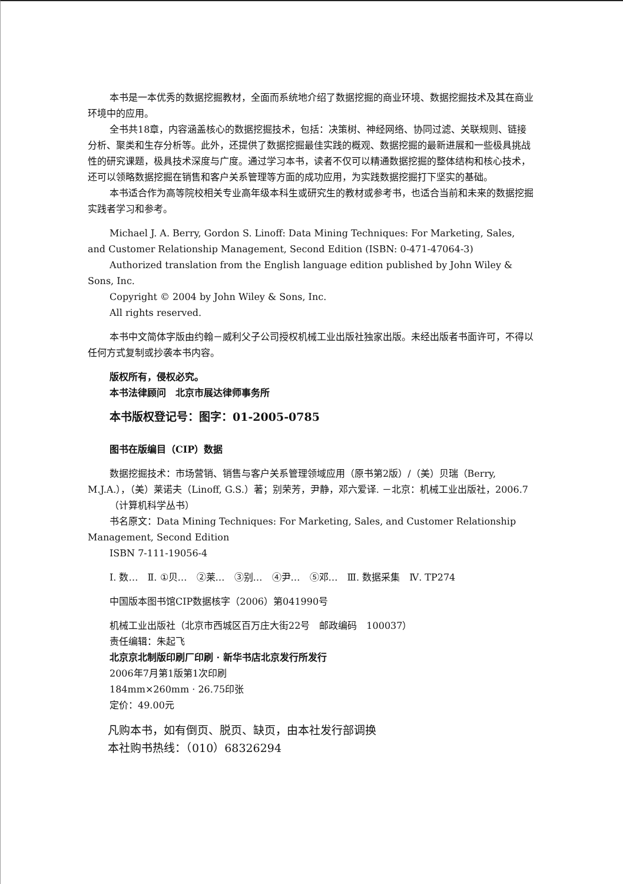本书是一本优秀的数据挖掘教材，全面而系统地介绍了数据挖掘的商业环境、数据挖掘技术及其在商业环境中的应用。
全书共18章，内容涵盖核心的数据挖掘技术，包括：决策树、神经网络、协同过滤、关联规则、链接分析、聚类和生存分析等。此外，还提供了数据挖掘最佳实践的概观、数据挖掘的最新进展和一些极具挑战性的研究课题，极具技术深度与广度。通过学习本书，读者不仅可以精通数据挖掘的整体结构和核心技术，还可以领略数据挖掘在销售和客户关系管理等方面的成功应用，为实践数据挖掘打下坚实的基础。
本书适合作为高等院校相关专业高年级本科生或研究生的教材或参考书，也适合当前和未来的数据挖掘实践者学习和参考。
Michael J. A. Berry, Gordon S. Linoff: Data Mining Techniques: For Marketing, Sales, and Customer Relationship Management, Second Edition (ISBN: 0-471-47064-3)
Authorized translation from the English language edition published by John Wiley & Sons, Inc.
Copyright © 2004 by John Wiley & Sons, Inc.
All rights reserved.
本书中文简体字版由约翰－威利父子公司授权机械工业出版社独家出版。未经出版者书面许可，不得以任何方式复制或抄袭本书内容。
版权所有，侵权必究。
本书法律顾问　北京市展达律师事务所
本书版权登记号：图字：01-2005-0785
图书在版编目（CIP）数据
数据挖掘技术：市场营销、销售与客户关系管理领域应用（原书第2版）/（美）贝瑞（Berry, M.J.A.），（美）莱诺夫（Linoff, G.S.）著；别荣芳，尹静，邓六爱译. －北京：机械工业出版社，2006.7
（计算机科学丛书）
书名原文：Data Mining Techniques: For Marketing, Sales, and Customer Relationship Management, Second Edition
ISBN 7-111-19056-4
Ⅰ. 数…　Ⅱ. ①贝…　②莱…　③别…　④尹…　⑤邓…　Ⅲ. 数据采集　Ⅳ. TP274
中国版本图书馆CIP数据核字（2006）第041990号
机械工业出版社（北京市西城区百万庄大街22号　邮政编码　100037）
责任编辑：朱起飞
北京京北制版印刷厂印刷 · 新华书店北京发行所发行
2006年7月第1版第1次印刷
184mm×260mm · 26.75印张
定价：49.00元
凡购本书，如有倒页、脱页、缺页，由本社发行部调换
本社购书热线：（010）68326294